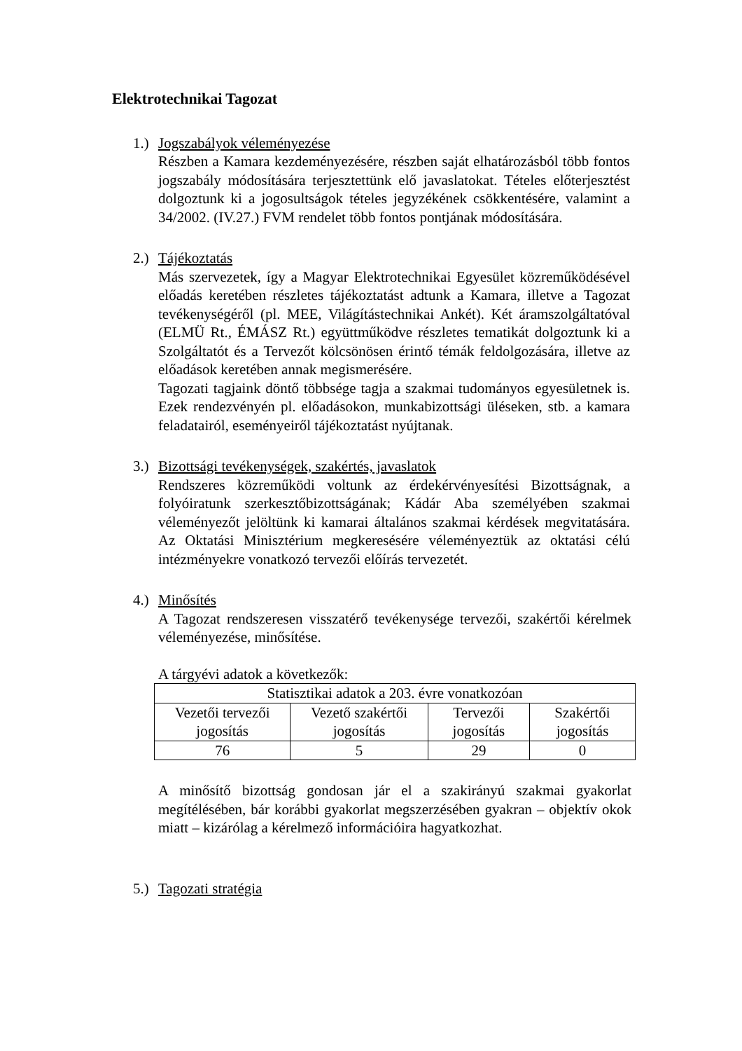Elektrotechnikai Tagozat
1.)
Jogszabályok véleményezése
Részben a Kamara kezdeményezésére, részben saját elhatározásból több fontos jogszabály módosítására terjesztettünk elő javaslatokat. Tételes előterjesztést dolgoztunk ki a jogosultságok tételes jegyzékének csökkentésére, valamint a 34/2002. (IV.27.) FVM rendelet több fontos pontjának módosítására.
2.)
Tájékoztatás
Más szervezetek, így a Magyar Elektrotechnikai Egyesület közreműködésével előadás keretében részletes tájékoztatást adtunk a Kamara, illetve a Tagozat tevékenységéről (pl. MEE, Világítástechnikai Ankét). Két áramszolgáltatóval (ELMÜ Rt., ÉMÁSZ Rt.) együttműködve részletes tematikát dolgoztunk ki a Szolgáltatót és a Tervezőt kölcsönösen érintő témák feldolgozására, illetve az előadások keretében annak megismerésére.
Tagozati tagjaink döntő többsége tagja a szakmai tudományos egyesületnek is. Ezek rendezvényén pl. előadásokon, munkabizottsági üléseken, stb. a kamara feladatairól, eseményeiről tájékoztatást nyújtanak.
3.)
Bizottsági tevékenységek, szakértés, javaslatok
Rendszeres közreműködi voltunk az érdekérvényesítési Bizottságnak, a folyóiratunk szerkesztőbizottságának; Kádár Aba személyében szakmai véleményezőt jelöltünk ki kamarai általános szakmai kérdések megvitatására. Az Oktatási Minisztérium megkeresésére véleményeztük az oktatási célú intézményekre vonatkozó tervezői előírás tervezetét.
4.)
Minősítés
A Tagozat rendszeresen visszatérő tevékenysége tervezői, szakértői kérelmek véleményezése, minősítése.
A tárgyévi adatok a következők:
| Statisztikai adatok a 203. évre vonatkozóan | | | |
| --- | --- | --- | --- |
| Vezetői tervezői jogosítás | Vezető szakértői jogosítás | Tervezői jogosítás | Szakértői jogosítás |
| 76 | 5 | 29 | 0 |
A minősítő bizottság gondosan jár el a szakirányú szakmai gyakorlat megítélésében, bár korábbi gyakorlat megszerzésében gyakran – objektív okok miatt – kizárólag a kérelmező információira hagyatkozhat.
5.)
Tagozati stratégia